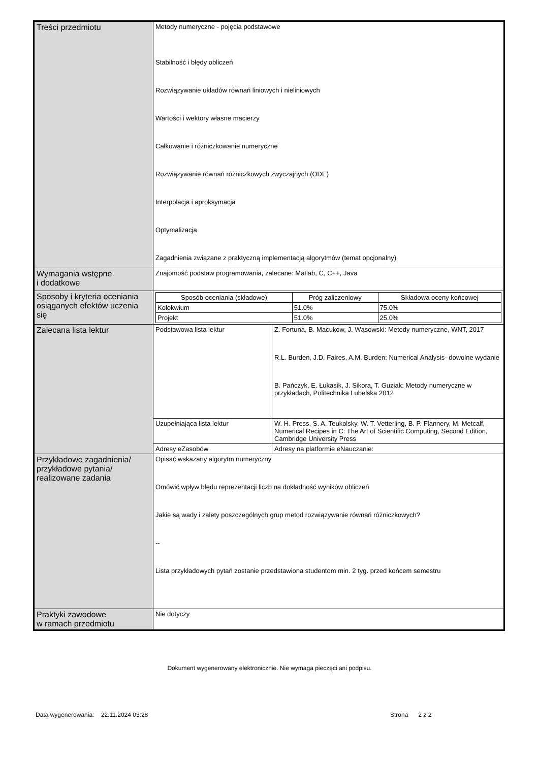| Treści przedmiotu | Metody numeryczne - pojęcia podstawowe Stabilność i błędy obliczeń Rozwiązywanie układów równań liniowych i nieliniowych Wartości i wektory własne macierzy Całkowanie i różniczkowanie numeryczne Rozwiązywanie równań różniczkowych zwyczajnych (ODE) Interpolacja i aproksymacja Optymalizacja Zagadnienia związane z praktyczną implementacją algorytmów (temat opcjonalny) | |
| Wymagania wstępne i dodatkowe | Znajomość podstaw programowania, zalecane: Matlab, C, C++, Java | |
| Sposoby i kryteria oceniania osiąganych efektów uczenia się | / Sposób oceniania (składowe) / Próg zaliczeniowy / Składowa oceny końcowej / / --- / --- / --- / / Kolokwium / 51.0% / 75.0% / / Projekt / 51.0% / 25.0% / | |
| Zalecana lista lektur | Podstawowa lista lektur | Z. Fortuna, B. Macukow, J. Wąsowski: Metody numeryczne, WNT, 2017 R.L. Burden, J.D. Faires, A.M. Burden: Numerical Analysis- dowolne wydanie B. Pańczyk, E. Łukasik, J. Sikora, T. Guziak: Metody numeryczne w przykładach, Politechnika Lubelska 2012 |
| | Uzupełniająca lista lektur | W. H. Press, S. A. Teukolsky, W. T. Vetterling, B. P. Flannery, M. Metcalf, Numerical Recipes in C: The Art of Scientific Computing, Second Edition, Cambridge University Press |
| | Adresy eZasobów | Adresy na platformie eNauczanie: |
| Przykładowe zagadnienia/ przykładowe pytania/ realizowane zadania | Opisać wskazany algorytm numeryczny Omówić wpływ błędu reprezentacji liczb na dokładność wyników obliczeń Jakie są wady i zalety poszczególnych grup metod rozwiązywanie równań różniczkowych? -- Lista przykładowych pytań zostanie przedstawiona studentom min. 2 tyg. przed końcem semestru | |
| Praktyki zawodowe w ramach przedmiotu | Nie dotyczy | |
Dokument wygenerowany elektronicznie. Nie wymaga pieczęci ani podpisu.
Data wygenerowania: 22.11.2024 03:28
Strona 2 z 2